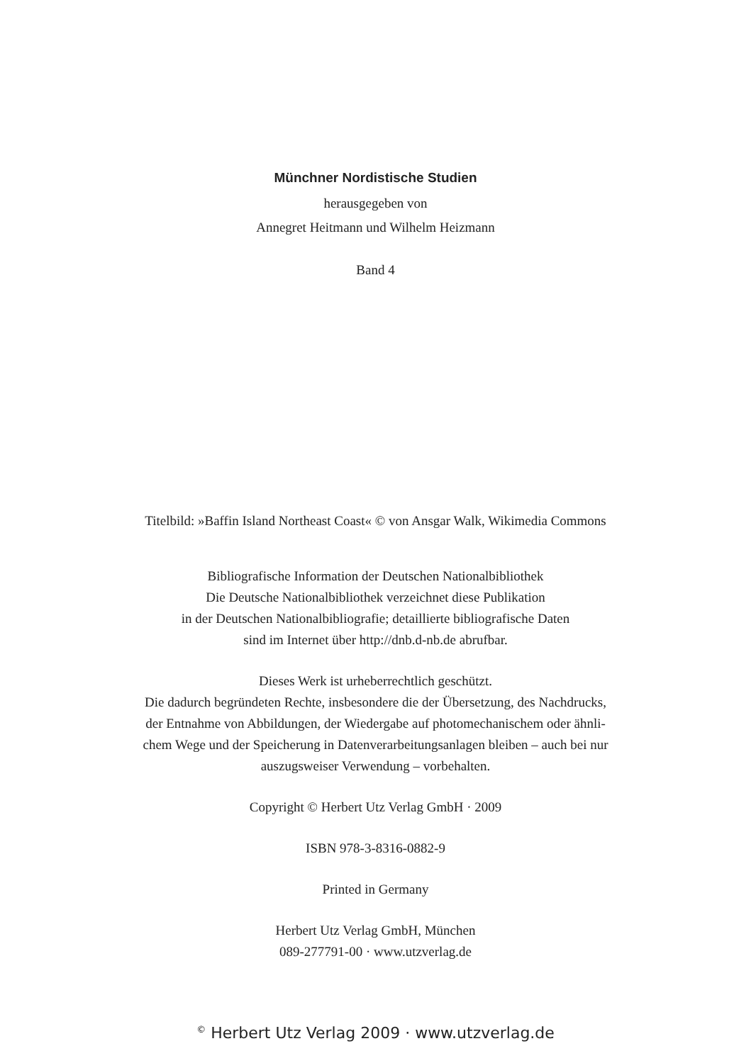Münchner Nordistische Studien
herausgegeben von
Annegret Heitmann und Wilhelm Heizmann
Band 4
Titelbild: »Baffin Island Northeast Coast« © von Ansgar Walk, Wikimedia Commons
Bibliografische Information der Deutschen Nationalbibliothek
Die Deutsche Nationalbibliothek verzeichnet diese Publikation
in der Deutschen Nationalbibliografie; detaillierte bibliografische Daten
sind im Internet über http://dnb.d-nb.de abrufbar.
Dieses Werk ist urheberrechtlich geschützt.
Die dadurch begründeten Rechte, insbesondere die der Übersetzung, des Nachdrucks,
der Entnahme von Abbildungen, der Wiedergabe auf photomechanischem oder ähnli-
chem Wege und der Speicherung in Datenverarbeitungsanlagen bleiben – auch bei nur
auszugsweiser Verwendung – vorbehalten.
Copyright © Herbert Utz Verlag GmbH · 2009
ISBN 978-3-8316-0882-9
Printed in Germany
Herbert Utz Verlag GmbH, München
089-277791-00 · www.utzverlag.de
<sup>©</sup> Herbert Utz Verlag 2009 · www.utzverlag.de